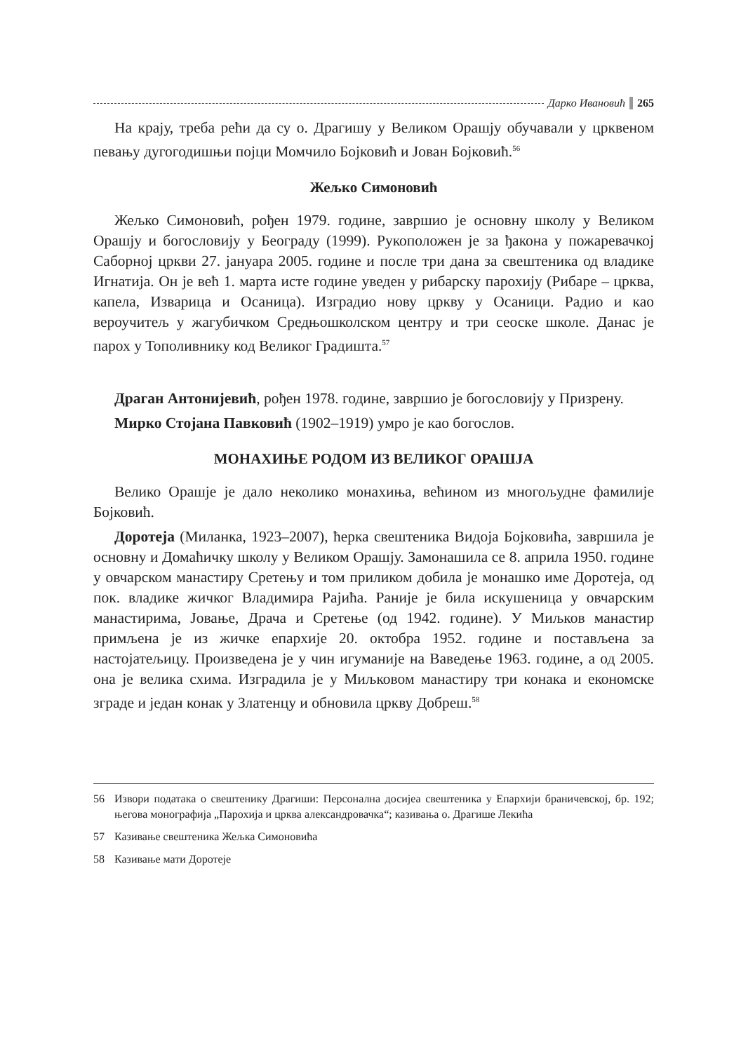Дарко Ивановић 265
На крају, треба рећи да су о. Драгишу у Великом Орашју обучавали у црквеном певању дугогодишњи појци Момчило Бојковић и Јован Бојковић.<sup>56</sup>
Жељко Симоновић
Жељко Симоновић, рођен 1979. године, завршио је основну школу у Великом Орашју и богословију у Београду (1999). Рукоположен је за ђакона у пожаревачкој Саборној цркви 27. јануара 2005. године и после три дана за свештеника од владике Игнатија. Он је већ 1. марта исте године уведен у рибарску парохију (Рибаре – црква, капела, Изварица и Осаница). Изградио нову цркву у Осаници. Радио и као вероучитељ у жагубичком Средњошколском центру и три сеоске школе. Данас је парох у Тополивнику код Великог Градишта.<sup>57</sup>
Драган Антонијевић, рођен 1978. године, завршио је богословију у Призрену.
Мирко Стојана Павковић (1902–1919) умро је као богослов.
МОНАХИЊЕ РОДОМ ИЗ ВЕЛИКОГ ОРАШЈА
Велико Орашје је дало неколико монахиња, већином из многољудне фамилије Бојковић.
Доротеја (Миланка, 1923–2007), ћерка свештеника Видоја Бојковића, завршила је основну и Домаћичку школу у Великом Орашју. Замонашила се 8. априла 1950. године у овчарском манастиру Сретењу и том приликом добила је монашко име Доротеја, од пок. владике жичког Владимира Рајића. Раније је била искушеница у овчарским манастирима, Јовање, Драча и Сретење (од 1942. године). У Миљков манастир примљена је из жичке епархије 20. октобра 1952. године и постављена за настојатељицу. Произведена је у чин игуманије на Ваведење 1963. године, а од 2005. она је велика схима. Изградила је у Миљковом манастиру три конака и економске зграде и један конак у Златенцу и обновила цркву Добреш.<sup>58</sup>
56 Извори података о свештенику Драгиши: Персонална досијеа свештеника у Епархији браничевској, бр. 192; његова монографија „Парохија и црква александровачка“; казивања о. Драгише Лекића
57 Казивање свештеника Жељка Симоновића
58 Казивање мати Доротеје